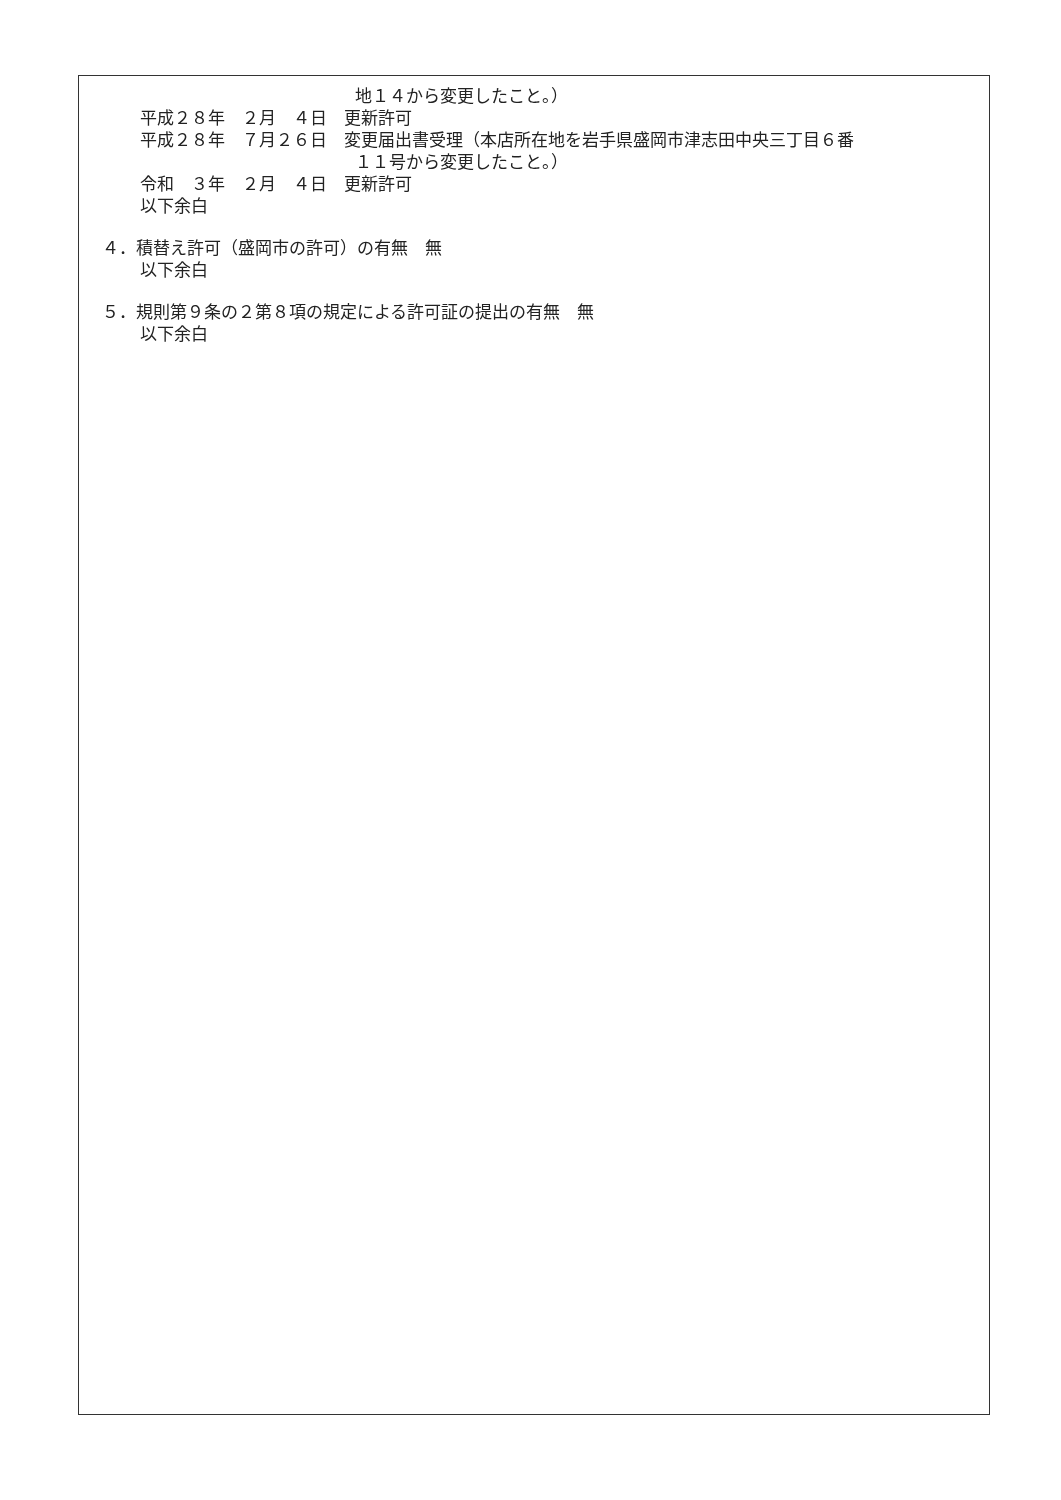地１４から変更したこと。）
平成２８年　２月　４日　更新許可
平成２８年　７月２６日　変更届出書受理（本店所在地を岩手県盛岡市津志田中央三丁目６番
１１号から変更したこと。）
令和　３年　２月　４日　更新許可
以下余白
４．積替え許可（盛岡市の許可）の有無　無
以下余白
５．規則第９条の２第８項の規定による許可証の提出の有無　無
以下余白